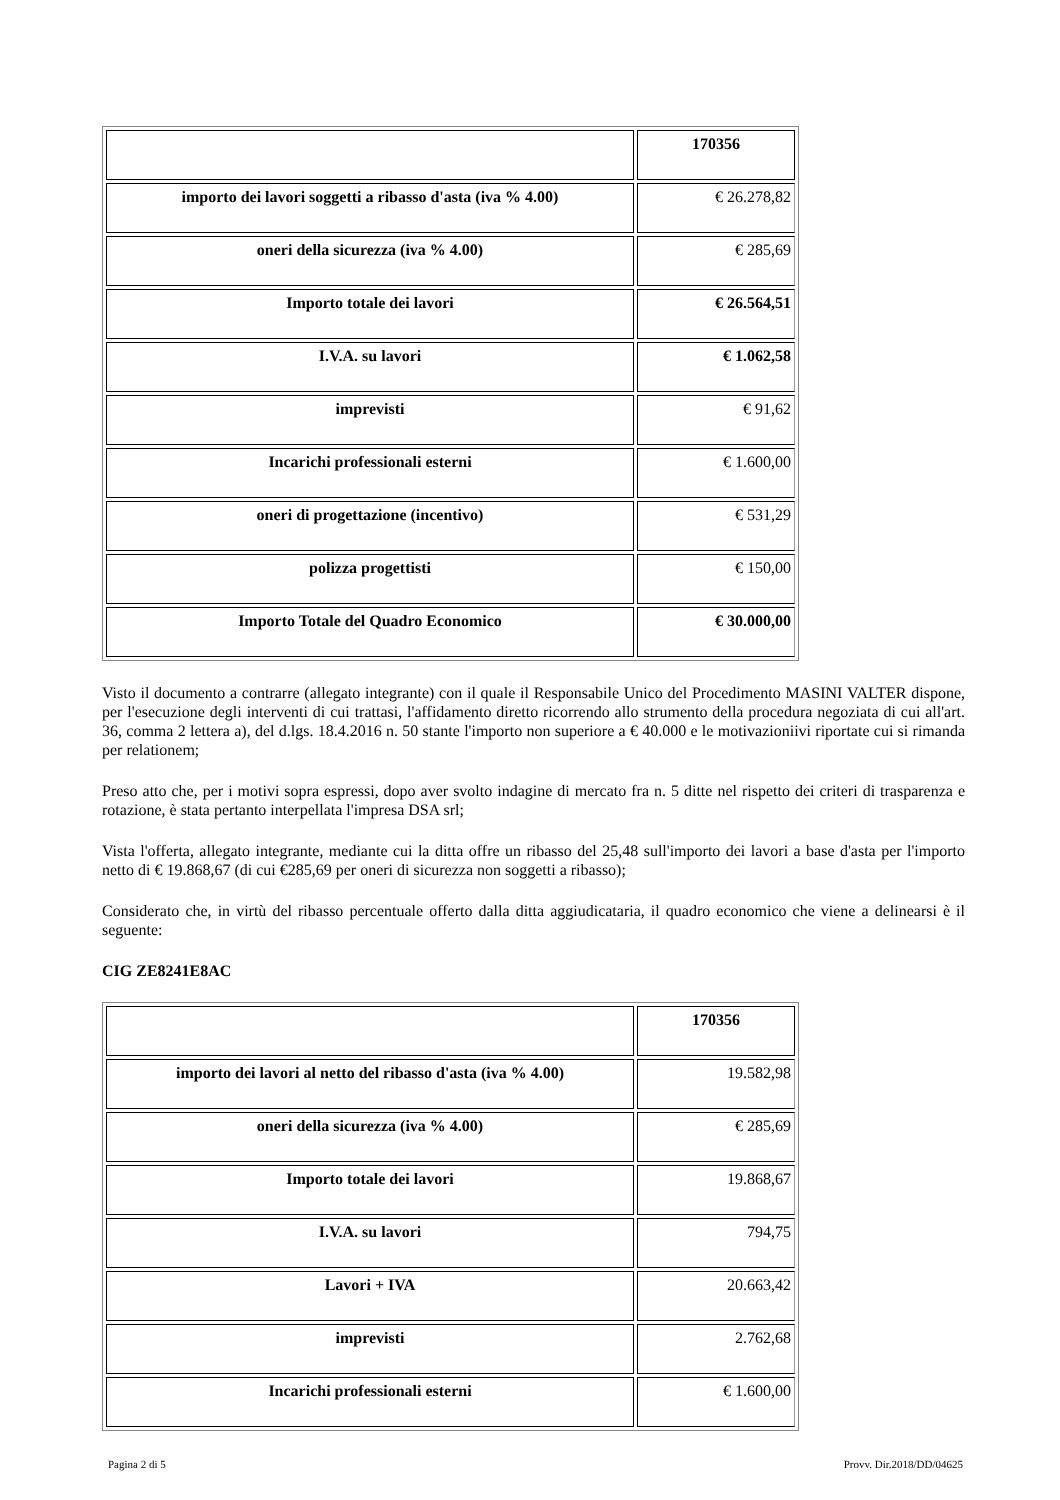| | 170356 |
| importo dei lavori soggetti a ribasso d'asta (iva % 4.00) | € 26.278,82 |
| oneri della sicurezza (iva % 4.00) | € 285,69 |
| Importo totale dei lavori | € 26.564,51 |
| I.V.A. su lavori | € 1.062,58 |
| imprevisti | € 91,62 |
| Incarichi professionali esterni | € 1.600,00 |
| oneri di progettazione (incentivo) | € 531,29 |
| polizza progettisti | € 150,00 |
| Importo Totale del Quadro Economico | € 30.000,00 |
Visto il documento a contrarre (allegato integrante) con il quale il Responsabile Unico del Procedimento MASINI VALTER dispone, per l'esecuzione degli interventi di cui trattasi, l'affidamento diretto ricorrendo allo strumento della procedura negoziata di cui all'art. 36, comma 2 lettera a), del d.lgs. 18.4.2016 n. 50 stante l'importo non superiore a € 40.000 e le motivazioniivi riportate cui si rimanda per relationem;
Preso atto che, per i motivi sopra espressi, dopo aver svolto indagine di mercato fra n. 5 ditte nel rispetto dei criteri di trasparenza e rotazione, è stata pertanto interpellata l'impresa DSA srl;
Vista l'offerta, allegato integrante, mediante cui la ditta offre un ribasso del 25,48 sull'importo dei lavori a base d'asta per l'importo netto di € 19.868,67 (di cui €285,69 per oneri di sicurezza non soggetti a ribasso);
Considerato che, in virtù del ribasso percentuale offerto dalla ditta aggiudicataria, il quadro economico che viene a delinearsi è il seguente:
CIG ZE8241E8AC
| | 170356 |
| importo dei lavori al netto del ribasso d'asta (iva % 4.00) | 19.582,98 |
| oneri della sicurezza (iva % 4.00) | € 285,69 |
| Importo totale dei lavori | 19.868,67 |
| I.V.A. su lavori | 794,75 |
| Lavori + IVA | 20.663,42 |
| imprevisti | 2.762,68 |
| Incarichi professionali esterni | € 1.600,00 |
Pagina 2 di 5 Provv. Dir.2018/DD/04625